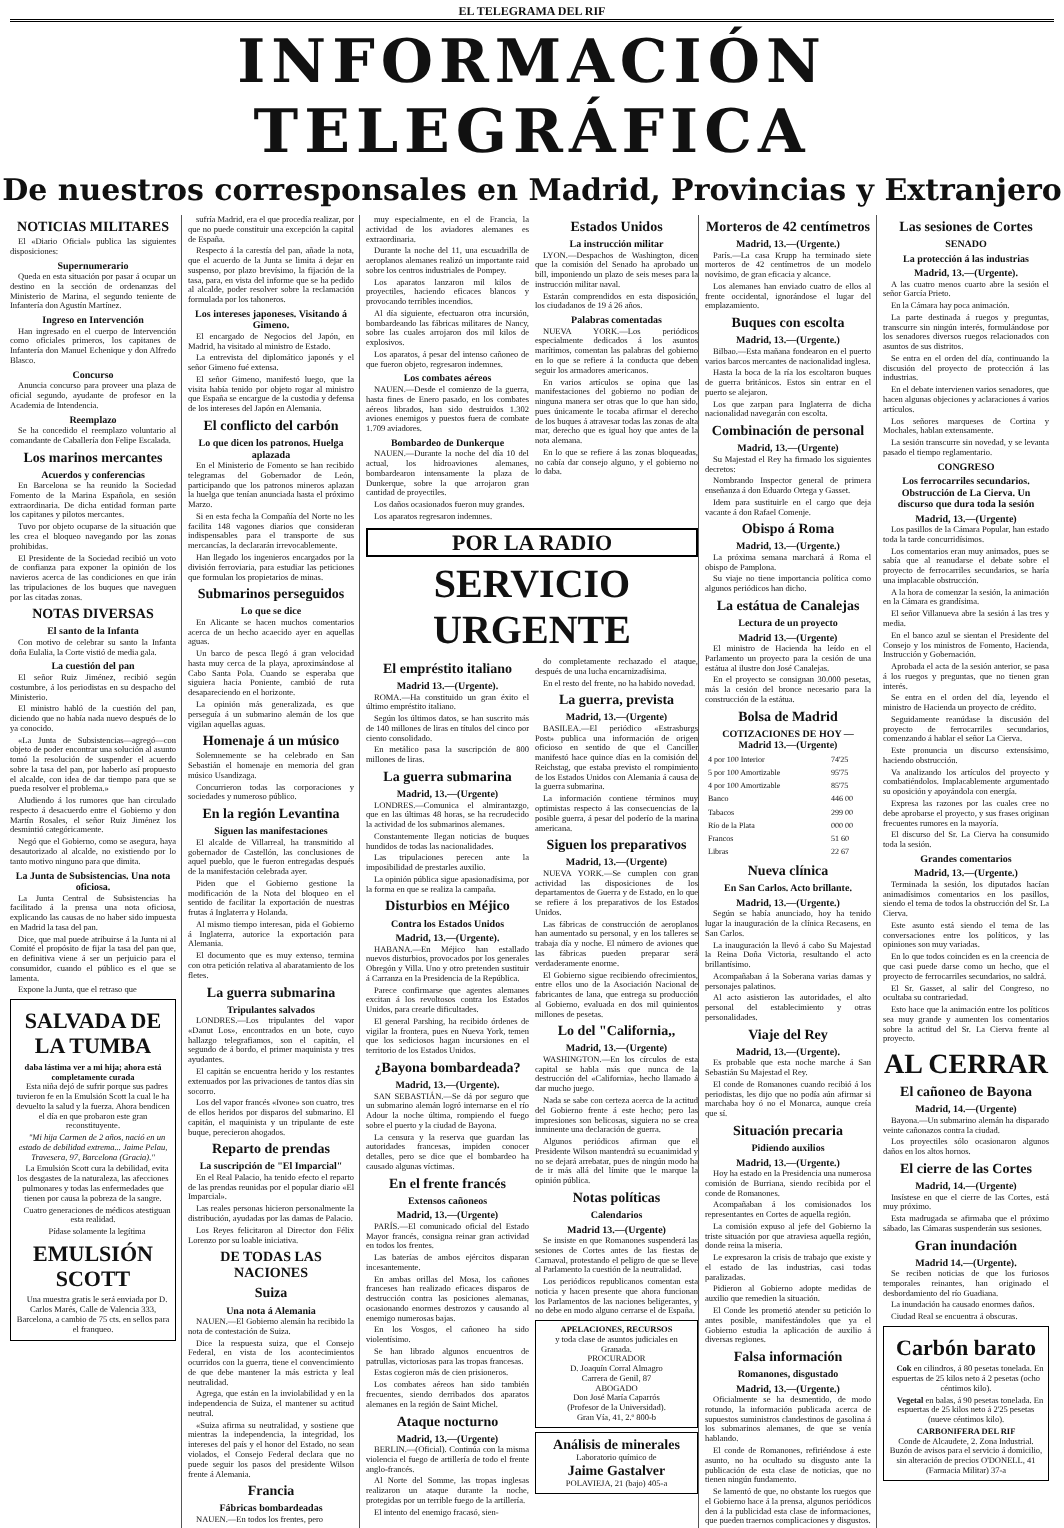EL TELEGRAMA DEL RIF
INFORMACIÓN TELEGRÁFICA
De nuestros corresponsales en Madrid, Provincias y Extranjero
NOTICIAS MILITARES
El «Diario Oficial» publica las siguientes disposiciones:
Supernumerario
Queda en esta situación por pasar á ocupar un destino en la sección de ordenanzas del Ministerio de Marina, el segundo teniente de Infantería don Agustín Martínez.
Ingreso en Intervención
Han ingresado en el cuerpo de Intervención como oficiales primeros, los capitanes de Infantería don Manuel Echenique y don Alfredo Blasco.
Concurso
Anuncia concurso para proveer una plaza de oficial segundo, ayudante de profesor en la Academia de Intendencia.
Reemplazo
Se ha concedido el reemplazo voluntario al comandante de Caballería don Felipe Escalada.
Los marinos mercantes
Acuerdos y conferencias
En Barcelona se ha reunido la Sociedad Fomento de la Marina Española, en sesión extraordinaria. De dicha entidad forman parte los capitanes y pilotos mercantes.
Tuvo por objeto ocuparse de la situación que les crea el bloqueo navegando por las zonas prohibidas.
El Presidente de la Sociedad recibió un voto de confianza para exponer la opinión de los navieros acerca de las condiciones en que irán las tripulaciones de los buques que naveguen por las citadas zonas.
NOTAS DIVERSAS
El santo de la Infanta
Con motivo de celebrar su santo la Infanta doña Eulalia, la Corte vistió de media gala.
La cuestión del pan
El señor Ruiz Jiménez, recibió según costumbre, á los periodistas en su despacho del Ministerio.
El ministro habló de la cuestión del pan, diciendo que no había nada nuevo después de lo ya conocido.
«La Junta de Subsistencias—agregó—con objeto de poder encontrar una solución al asunto tomó la resolución de suspender el acuerdo sobre la tasa del pan, por haberlo así propuesto el alcalde, con idea de dar tiempo para que se pueda resolver el problema.»
Aludiendo á los rumores que han circulado respecto á desacuerdo entre el Gobierno y don Martín Rosales, el señor Ruiz Jiménez los desmintió categóricamente.
Negó que el Gobierno, como se asegura, haya desautorizado al alcalde, no existiendo por lo tanto motivo ninguno para que dimita.
La Junta de Subsistencias. Una nota oficiosa.
La Junta Central de Subsistencias ha facilitado á la prensa una nota oficiosa, explicando las causas de no haber sido impuesta en Madrid la tasa del pan.
Dice, que mal puede atribuirse á la Junta ni al Comité el propósito de fijar la tasa del pan que, en definitiva viene á ser un perjuicio para el consumidor, cuando el público es el que se lamenta.
Expone la Junta, que el retraso que
SALVADA DE LA TUMBA
daba lástima ver a mi hija; ahora está completamente curada
Esta niña dejó de sufrir porque sus padres tuvieron fe en la Emulsión Scott la cual le ha devuelto la salud y la fuerza. Ahora bendicen el día en que probaron este gran reconstituyente.
"Mi hija Carmen de 2 años, nació en un estado de debilidad extrema... Jaime Pelau, Travesera, 97, Barcelona (Gracia)."
La Emulsión Scott cura la debilidad, evita los desgastes de la naturaleza, las afecciones pulmonares y todas las enfermedades que tienen por causa la pobreza de la sangre.
Cuatro generaciones de médicos atestiguan esta realidad.
Pídase solamente la legítima
EMULSIÓN SCOTT
Una muestra gratis le será enviada por D. Carlos Marés, Calle de Valencia 333, Barcelona, a cambio de 75 cts. en sellos para el franqueo.
sufría Madrid, era el que procedía realizar, por que no puede constituir una excepción la capital de España.
Respecto á la carestía del pan, añade la nota, que el acuerdo de la Junta se limita á dejar en suspenso, por plazo brevísimo, la fijación de la tasa, para, en vista del informe que se ha pedido al alcalde, poder resolver sobre la reclamación formulada por los tahoneros.
Los intereses japoneses. Visitando á Gimeno.
El encargado de Negocios del Japón, en Madrid, ha visitado al ministro de Estado.
La entrevista del diplomático japonés y el señor Gimeno fué extensa.
El señor Gimeno, manifestó luego, que la visita había tenido por objeto rogar al ministro que España se encargue de la custodia y defensa de los intereses del Japón en Alemania.
El conflicto del carbón
Lo que dicen los patronos. Huelga aplazada
En el Ministerio de Fomento se han recibido telegramas del Gobernador de León, participando que los patronos mineros aplazan la huelga que tenían anunciada hasta el próximo Marzo.
Si en esta fecha la Compañía del Norte no les facilita 148 vagones diarios que consideran indispensables para el transporte de sus mercancías, la declararán irrevocablemente.
Han llegado los ingenieros encargados por la división ferroviaria, para estudiar las peticiones que formulan los propietarios de minas.
Submarinos perseguidos
Lo que se dice
En Alicante se hacen muchos comentarios acerca de un hecho acaecido ayer en aquellas aguas.
Un barco de pesca llegó á gran velocidad hasta muy cerca de la playa, aproximándose al Cabo Santa Pola. Cuando se esperaba que siguiera hacia Poniente, cambió de ruta desapareciendo en el horizonte.
La opinión más generalizada, es que perseguía á un submarino alemán de los que vigilan aquellas aguas.
Homenaje á un músico
Solemnemente se ha celebrado en San Sebastián el homenaje en memoria del gran músico Usandizaga.
Concurrieron todas las corporaciones y sociedades y numeroso público.
En la región Levantina
Siguen las manifestaciones
El alcalde de Villarreal, ha transmitido al gobernador de Castellón, las conclusiones de aquel pueblo, que le fueron entregadas después de la manifestación celebrada ayer.
Piden que el Gobierno gestione la modificación de la Nota del bloqueo en el sentido de facilitar la exportación de nuestras frutas á Inglaterra y Holanda.
Al mismo tiempo interesan, pida el Gobierno á Inglaterra, autorice la exportación para Alemania.
El documento que es muy extenso, termina con otra petición relativa al abaratamiento de los fletes.
La guerra submarina
Tripulantes salvados
LONDRES.—Los tripulantes del vapor «Danut Los», encontrados en un bote, cuyo hallazgo telegrafiamos, son el capitán, el segundo de á bordo, el primer maquinista y tres ayudantes.
El capitán se encuentra herido y los restantes extenuados por las privaciones de tantos días sin socorro.
Los del vapor francés «Ivone» son cuatro, tres de ellos heridos por disparos del submarino. El capitán, el maquinista y un tripulante de este buque, perecieron ahogados.
Reparto de prendas
La suscripción de "El Imparcial"
En el Real Palacio, ha tenido efecto el reparto de las prendas reunidas por el popular diario «El Imparcial».
Las reales personas hicieron personalmente la distribución, ayudadas por las damas de Palacio.
Los Reyes felicitaron al Director don Félix Lorenzo por su loable iniciativa.
DE TODAS LAS NACIONES
Suiza
Una nota á Alemania
NAUEN.—El Gobierno alemán ha recibido la nota de contestación de Suiza.
Dice la respuesta suiza, que el Consejo Federal, en vista de los acontecimientos ocurridos con la guerra, tiene el convencimiento de que debe mantener la más estricta y leal neutralidad.
Agrega, que están en la inviolabilidad y en la independencia de Suiza, el mantener su actitud neutral.
«Suiza afirma su neutralidad, y sostiene que mientras la independencia, la integridad, los intereses del país y el honor del Estado, no sean violados, el Consejo Federal declara que no puede seguir los pasos del presidente Wilson frente á Alemania.
Francia
Fábricas bombardeadas
NAUEN.—En todos los frentes, pero
muy especialmente, en el de Francia, la actividad de los aviadores alemanes es extraordinaria.
Durante la noche del 11, una escuadrilla de aeroplanos alemanes realizó un importante raid sobre los centros industriales de Pompey.
Los aparatos lanzaron mil kilos de proyectiles, haciendo eficaces blancos y provocando terribles incendios.
Al día siguiente, efectuaron otra incursión, bombardeando las fábricas militares de Nancy, sobre las cuales arrojaron dos mil kilos de explosivos.
Los aparatos, á pesar del intenso cañoneo de que fueron objeto, regresaron indemnes.
Los combates aéreos
NAUEN.—Desde el comienzo de la guerra, hasta fines de Enero pasado, en los combates aéreos librados, han sido destruidos 1.302 aviones enemigos y puestos fuera de combate 1.709 aviadores.
Bombardeo de Dunkerque
NAUEN.—Durante la noche del día 10 del actual, los hidroaviones alemanes, bombardearon intensamente la plaza de Dunkerque, sobre la que arrojaron gran cantidad de proyectiles.
Los daños ocasionados fueron muy grandes.
Los aparatos regresaron indemnes.
Estados Unidos
La instrucción militar
LYON.—Despachos de Washington, dicen que la comisión del Senado ha aprobado un bill, imponiendo un plazo de seis meses para la instrucción militar naval.
Estarán comprendidos en esta disposición, los ciudadanos de 19 á 26 años.
Palabras comentadas
NUEVA YORK.—Los periódicos especialmente dedicados á los asuntos marítimos, comentan las palabras del gobierno en lo que se refiere á la conducta que deben seguir los armadores americanos.
En varios artículos se opina que las manifestaciones del gobierno no podían de ninguna manera ser otras que lo que han sido, pues únicamente le tocaba afirmar el derecho de los buques á atravesar todas las zonas de alta mar, derecho que es igual hoy que antes de la nota alemana.
En lo que se refiere á las zonas bloqueadas, no cabía dar consejo alguno, y el gobierno no lo daba.
POR LA RADIO
SERVICIO URGENTE
El empréstito italiano
Madrid 13.—(Urgente).
ROMA.—Ha constituido un gran éxito el último empréstito italiano.
Según los últimos datos, se han suscrito más de 140 millones de liras en títulos del cinco por ciento consolidado.
En metálico pasa la suscripción de 800 millones de liras.
La guerra submarina
Madrid, 13.—(Urgente)
LONDRES.—Comunica el almirantazgo, que en las últimas 48 horas, se ha recrudecido la actividad de los submarinos alemanes.
Constantemente llegan noticias de buques hundidos de todas las nacionalidades.
Las tripulaciones perecen ante la imposibilidad de prestarles auxilio.
La opinión pública sigue apasionadísima, por la forma en que se realiza la campaña.
Disturbios en Méjico
Contra los Estados Unidos
Madrid, 13.—(Urgente).
HABANA.—En Méjico han estallado nuevos disturbios, provocados por los generales Obregón y Villa. Uno y otro pretenden sustituir á Carranza en la Presidencia de la República.
Parece confirmarse que agentes alemanes excitan á los revoltosos contra los Estados Unidos, para crearle dificultades.
El general Parshing, ha recibido órdenes de vigilar la frontera, pues en Nueva York, temen que los sediciosos hagan incursiones en el territorio de los Estados Unidos.
¿Bayona bombardeada?
Madrid, 13.—(Urgente).
SAN SEBASTIÁN.—Se dá por seguro que un submarino alemán logró internarse en el río Adour la noche última, rompiendo el fuego sobre el puerto y la ciudad de Bayona.
La censura y la reserva que guardan las autoridades francesas, impiden conocer detalles, pero se dice que el bombardeo ha causado algunas víctimas.
En el frente francés
Extensos cañoneos
Madrid, 13.—(Urgente)
PARÍS.—El comunicado oficial del Estado Mayor francés, consigna reinar gran actividad en todos los frentes.
Las baterías de ambos ejércitos disparan incesantemente.
En ambas orillas del Mosa, los cañones franceses han realizado eficaces disparos de destrucción contra las posiciones alemanas, ocasionando enormes destrozos y causando al enemigo numerosas bajas.
En los Vosgos, el cañoneo ha sido violentísimo.
Se han librado algunos encuentros de patrullas, victoriosas para las tropas francesas.
Estas cogieron más de cien prisioneros.
Los combates aéreos han sido también frecuentes, siendo derribados dos aparatos alemanes en la región de Saint Michel.
Ataque nocturno
Madrid, 13.—(Urgente)
BERLIN.—(Oficial). Continúa con la misma violencia el fuego de artillería de todo el frente anglo-francés.
Al Norte del Somme, las tropas inglesas realizaron un ataque durante la noche, protegidas por un terrible fuego de la artillería.
El intento del enemigo fracasó, sien-
do completamente rechazado el ataque, después de una lucha encarnizadísima.
En el resto del frente, no ha habido novedad.
La guerra, prevista
Madrid, 13.—(Urgente)
BASILEA.—El periódico «Estrasburgs Post» publica una información de origen oficioso en sentido de que el Canciller manifestó hace quince días en la comisión del Reichstag, que estaba previsto el rompimiento de los Estados Unidos con Alemania á causa de la guerra submarina.
La información contiene términos muy optimistas respecto á las consecuencias de la posible guerra, á pesar del poderío de la marina americana.
Siguen los preparativos
Madrid, 13.—(Urgente)
NUEVA YORK.—Se cumplen con gran actividad las disposiciones de los departamentos de Guerra y de Estado, en lo que se refiere á los preparativos de los Estados Unidos.
Las fábricas de construcción de aeroplanos han aumentado su personal, y en los talleres se trabaja día y noche. El número de aviones que las fábricas pueden preparar será verdaderamente enorme.
El Gobierno sigue recibiendo ofrecimientos, entre ellos uno de la Asociación Nacional de fabricantes de lana, que entrega su producción al Gobierno, evaluada en dos mil quinientos millones de pesetas.
Lo del "California,,
Madrid, 13.—(Urgente)
WASHINGTON.—En los círculos de esta capital se habla más que nunca de la destrucción del «California», hecho llamado á dar mucho juego.
Nada se sabe con certeza acerca de la actitud del Gobierno frente á este hecho; pero las impresiones son belicosas, siguiera no se crea inminente una declaración de guerra.
Algunos periódicos afirman que el Presidente Wilson mantendrá su ecuanimidad y no se dejará arrebatar, pues de ningún modo ha de ir más allá del límite que le marque la opinión pública.
Notas políticas
Calendarios
Madrid 13.—(Urgente)
Se insiste en que Romanones suspenderá las sesiones de Cortes antes de las fiestas de Carnaval, protestando el peligro de que se lleve al Parlamento la cuestión de la neutralidad.
Los periódicos republicanos comentan esta noticia y hacen presente que ahora funcionan los Parlamentos de las naciones beligerantes, y no debe en modo alguno cerrarse el de España.
APELACIONES, RECURSOS
y toda clase de asuntos judiciales en Granada.
PROCURADOR
D. Joaquín Corral Almagro
Carrera de Genil, 87
ABOGADO
Don José María Caparrós
(Profesor de la Universidad).
Gran Vía, 41, 2.º 800-b
Análisis de minerales
Laboratorio químico de
Jaime Gastalver
POLAVIEJA, 21 (bajo) 405-a
Morteros de 42 centímetros
Madrid, 13.—(Urgente.)
París.—La casa Krupp ha terminado siete morteros de 42 centímetros de un modelo novísimo, de gran eficacia y alcance.
Los alemanes han enviado cuatro de ellos al frente occidental, ignorándose el lugar del emplazamiento.
Buques con escolta
Madrid, 13.—(Urgente.)
Bilbao.—Esta mañana fondearon en el puerto varios barcos mercantes de nacionalidad inglesa.
Hasta la boca de la ría los escoltaron buques de guerra británicos. Estos sin entrar en el puerto se alejaron.
Los que zarpan para Inglaterra de dicha nacionalidad navegarán con escolta.
Combinación de personal
Madrid, 13.—(Urgente)
Su Majestad el Rey ha firmado los siguientes decretos:
Nombrando Inspector general de primera enseñanza á don Eduardo Ortega y Gasset.
Idem para sustituirle en el cargo que deja vacante á don Rafael Comenje.
Obispo á Roma
Madrid, 13.—(Urgente.)
La próxima semana marchará á Roma el obispo de Pamplona.
Su viaje no tiene importancia política como algunos periódicos han dicho.
La estátua de Canalejas
Lectura de un proyecto
Madrid 13.—(Urgente)
El ministro de Hacienda ha leído en el Parlamento un proyecto para la cesión de una estátua al ilustre don José Canalejas.
En el proyecto se consignan 30.000 pesetas, más la cesión del bronce necesario para la construcción de la estátua.
Bolsa de Madrid
COTIZACIONES DE HOY — Madrid 13.—(Urgente)
| 4 por 100 Interior | 74'25 |
| 5 por 100 Amortizable | 95'75 |
| 4 por 100 Amortizable | 85'75 |
| Banco | 446 00 |
| Tabacos | 299 00 |
| Río de la Plata | 000 00 |
| Francos | 51 60 |
| Libras | 22 67 |
Nueva clínica
En San Carlos. Acto brillante.
Madrid, 13.—(Urgente.)
Según se había anunciado, hoy ha tenido lugar la inauguración de la clínica Recasens, en San Carlos.
La inauguración la llevó á cabo Su Majestad la Reina Doña Victoria, resultando el acto brillantísimo.
Acompañaban á la Soberana varias damas y personajes palatinos.
Al acto asistieron las autoridades, el alto personal del establecimiento y otras personalidades.
Viaje del Rey
Madrid, 13.—(Urgente).
Es probable que esta noche marche á San Sebastián Su Majestad el Rey.
El conde de Romanones cuando recibió á los periodistas, les dijo que no podía aún afirmar si marchaba hoy ó no el Monarca, aunque creía que sí.
Situación precaria
Pidiendo auxilios
Madrid, 13.—(Urgente.)
Hoy ha estado en la Presidencia una numerosa comisión de Burriana, siendo recibida por el conde de Romanones.
Acompañaban á los comisionados los representantes en Cortes de aquella región.
La comisión expuso al jefe del Gobierno la triste situación por que atraviesa aquella región, donde reina la miseria.
Le expresaron la crisis de trabajo que existe y el estado de las industrias, casi todas paralizadas.
Pidieron al Gobierno adopte medidas de auxilio que remedien la situación.
El Conde les prometió atender su petición lo antes posible, manifestándoles que ya el Gobierno estudia la aplicación de auxilio á diversas regiones.
Falsa información
Romanones, disgustado
Madrid, 13.—(Urgente.)
Oficialmente se ha desmentido, de modo rotundo, la información publicada acerca de supuestos suministros clandestinos de gasolina á los submarinos alemanes, de que se venía hablando.
El conde de Romanones, refiriéndose á este asunto, no ha ocultado su disgusto ante la publicación de esta clase de noticias, que no tienen ningún fundamento.
Se lamentó de que, no obstante los ruegos que el Gobierno hace á la prensa, algunos periódicos den á la publicidad esta clase de informaciones, que pueden traernos complicaciones y disgustos.
Las sesiones de Cortes
SENADO
La protección á las industrias
Madrid, 13.—(Urgente).
A las cuatro menos cuarto abre la sesión el señor García Prieto.
En la Cámara hay poca animación.
La parte destinada á ruegos y preguntas, transcurre sin ningún interés, formulándose por los senadores diversos ruegos relacionados con asuntos de sus distritos.
Se entra en el orden del día, continuando la discusión del proyecto de protección á las industrias.
En el debate intervienen varios senadores, que hacen algunas objeciones y aclaraciones á varios artículos.
Los señores marqueses de Cortina y Mochales, hablan extensamente.
La sesión transcurre sin novedad, y se levanta pasado el tiempo reglamentario.
CONGRESO
Los ferrocarriles secundarios. Obstrucción de La Cierva. Un discurso que dura toda la sesión
Madrid, 13.—(Urgente)
Los pasillos de la Cámara Popular, han estado toda la tarde concurridísimos.
Los comentarios eran muy animados, pues se sabía que al reanudarse el debate sobre el proyecto de ferrocarriles secundarios, se haría una implacable obstrucción.
A la hora de comenzar la sesión, la animación en la Cámara es grandísima.
El señor Villanueva abre la sesión á las tres y media.
En el banco azul se sientan el Presidente del Consejo y los ministros de Fomento, Hacienda, Instrucción y Gobernación.
Aprobada el acta de la sesión anterior, se pasa á los ruegos y preguntas, que no tienen gran interés.
Se entra en el orden del día, leyendo el ministro de Hacienda un proyecto de crédito.
Seguidamente reanúdase la discusión del proyecto de ferrocarriles secundarios, comenzando á hablar el señor La Cierva.
Este pronuncia un discurso extensísimo, haciendo obstrucción.
Va analizando los artículos del proyecto y combatiéndolos. Implacablemente argumentado su oposición y apoyándola con energía.
Expresa las razones por las cuales cree no debe aprobarse el proyecto, y sus frases originan frecuentes rumores en la mayoría.
El discurso del Sr. La Cierva ha consumido toda la sesión.
Grandes comentarios
Madrid, 13.—(Urgente.)
Terminada la sesión, los diputados hacían animadísimos comentarios en los pasillos, siendo el tema de todos la obstrucción del Sr. La Cierva.
Este asunto está siendo el tema de las conversaciones entre los políticos, y las opiniones son muy variadas.
En lo que todos coinciden es en la creencia de que casi puede darse como un hecho, que el proyecto de ferrocarriles secundarios, no saldrá.
El Sr. Gasset, al salir del Congreso, no ocultaba su contrariedad.
Esto hace que la animación entre los políticos sea muy grande y aumenten los comentarios sobre la actitud del Sr. La Cierva frente al proyecto.
AL CERRAR
El cañoneo de Bayona
Madrid, 14.—(Urgente)
Bayona.—Un submarino alemán ha disparado veinte cañonazos contra la ciudad.
Los proyectiles sólo ocasionaron algunos daños en los altos hornos.
El cierre de las Cortes
Madrid, 14.—(Urgente)
Insístese en que el cierre de las Cortes, está muy próximo.
Esta madrugada se afirmaba que el próximo sábado, las Cámaras suspenderán sus sesiones.
Gran inundación
Madrid 14.—(Urgente).
Se reciben noticias de que los furiosos temporales reinantes, han originado el desbordamiento del río Guadiana.
La inundación ha causado enormes daños.
Ciudad Real se encuentra á obscuras.
Carbón barato
Cok en cilindros, á 80 pesetas tonelada. En espuertas de 25 kilos neto á 2 pesetas (ocho céntimos kilo).
Vegetal en balas, á 90 pesetas tonelada. En espuertas de 25 kilos neto á 2'25 pesetas (nueve céntimos kilo).
CARBONIFERA DEL RIF
Conde de Alcaudete, 2. Zona Industrial.
Buzón de avisos para el servicio á domicilio, sin alteración de precios O'DONELL, 41 (Farmacia Militar) 37-a